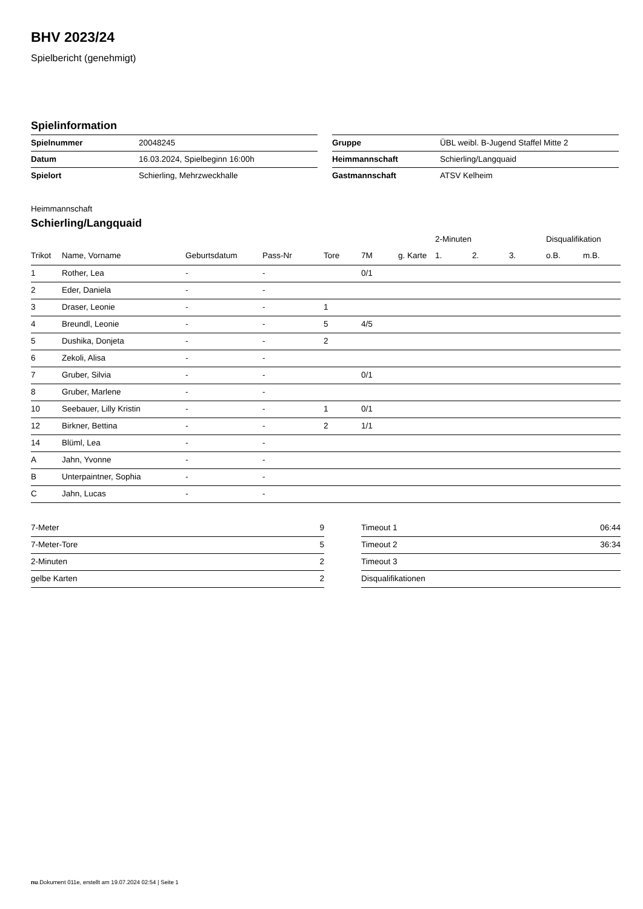BHV 2023/24
Spielbericht (genehmigt)
Spielinformation
| Spielnummer | 20048245 |
| Datum | 16.03.2024, Spielbeginn 16:00h |
| Spielort | Schierling, Mehrzweckhalle |
| Gruppe | ÜBL weibl. B-Jugend Staffel Mitte 2 |
| Heimmannschaft | Schierling/Langquaid |
| Gastmannschaft | ATSV Kelheim |
Heimmannschaft
Schierling/Langquaid
| | | | | | | | 2-Minuten | | | Disqualifikation | |
| --- | --- | --- | --- | --- | --- | --- | --- | --- | --- | --- | --- |
| Trikot | Name, Vorname | Geburtsdatum | Pass-Nr | Tore | 7M | g. Karte | 1. | 2. | 3. | o.B. | m.B. |
| 1 | Rother, Lea | - | - | | 0/1 | | | | | | |
| 2 | Eder, Daniela | - | - | | | | | | | | |
| 3 | Draser, Leonie | - | - | 1 | | | | | | | |
| 4 | Breundl, Leonie | - | - | 5 | 4/5 | | | | | | |
| 5 | Dushika, Donjeta | - | - | 2 | | | | | | | |
| 6 | Zekoli, Alisa | - | - | | | | | | | | |
| 7 | Gruber, Silvia | - | - | | 0/1 | | | | | | |
| 8 | Gruber, Marlene | - | - | | | | | | | | |
| 10 | Seebauer, Lilly Kristin | - | - | 1 | 0/1 | | | | | | |
| 12 | Birkner, Bettina | - | - | 2 | 1/1 | | | | | | |
| 14 | Blüml, Lea | - | - | | | | | | | | |
| A | Jahn, Yvonne | - | - | | | | | | | | |
| B | Unterpaintner, Sophia | - | - | | | | | | | | |
| C | Jahn, Lucas | - | - | | | | | | | | |
| 7-Meter | 9 |
| 7-Meter-Tore | 5 |
| 2-Minuten | 2 |
| gelbe Karten | 2 |
| Timeout 1 | 06:44 |
| Timeout 2 | 36:34 |
| Timeout 3 | |
| Disqualifikationen | |
nu.Dokument 011e, erstellt am 19.07.2024 02:54 | Seite 1